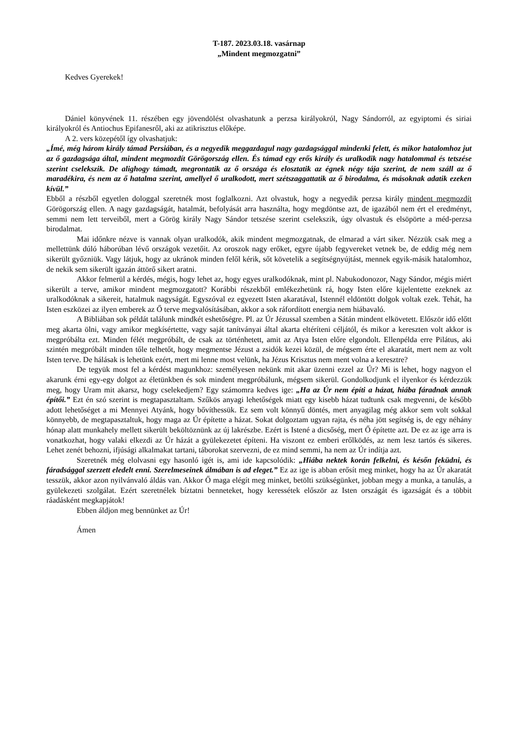T-187. 2023.03.18. vasárnap
„Mindent megmozgatni”
Kedves Gyerekek!
Dániel könyvének 11. részében egy jövendölést olvashatunk a perzsa királyokról, Nagy Sándorról, az egyiptomi és siriai királyokról és Antiochus Epifanesről, aki az atikrisztus előképe.
A 2. vers közepétől így olvashatjuk:
„Ímé, még három király támad Persiában, és a negyedik meggazdagul nagy gazdagsággal mindenki felett, és mikor hatalomhoz jut az ő gazdagsága által, mindent megmozdít Görögország ellen. És támad egy erős király és uralkodik nagy hatalommal és tetszése szerint cselekszik. De alighogy támadt, megrontatik az ő országa és elosztatik az égnek négy tája szerint, de nem száll az ő maradékira, és nem az ő hatalma szerint, amellyel ő uralkodott, mert szétszaggattatik az ő birodalma, és másoknak adatik ezeken kívül.”
Ebből a részből egyetlen dologgal szeretnék most foglalkozni. Azt olvastuk, hogy a negyedik perzsa király mindent megmozdít Görögország ellen. A nagy gazdagságát, hatalmát, befolyását arra használta, hogy megdöntse azt, de igazából nem ért el eredményt, semmi nem lett terveiből, mert a Görög király Nagy Sándor tetszése szerint cselekszik, úgy olvastuk és elsöpörte a méd-perzsa birodalmat.
Mai időnkre nézve is vannak olyan uralkodók, akik mindent megmozgatnak, de elmarad a várt siker. Nézzük csak meg a mellettünk dúló háborúban lévő országok vezetőit. Az oroszok nagy erőket, egyre újabb fegyvereket vetnek be, de eddig még nem sikerült győzniük. Vagy látjuk, hogy az ukránok minden felől kérik, sőt követelik a segítségnyújtást, mennek egyik-másik hatalomhoz, de nekik sem sikerült igazán áttörő sikert aratni.
Akkor felmerül a kérdés, mégis, hogy lehet az, hogy egyes uralkodóknak, mint pl. Nabukodonozor, Nagy Sándor, mégis miért sikerült a terve, amikor mindent megmozgatott? Korábbi részekből emlékezhetünk rá, hogy Isten előre kijelentette ezeknek az uralkodóknak a sikereit, hatalmuk nagyságát. Egyszóval ez egyezett Isten akaratával, Istennél eldöntött dolgok voltak ezek. Tehát, ha Isten eszközei az ilyen emberek az Ő terve megvalósításában, akkor a sok ráfordított energia nem hiábavaló.
A Bibliában sok példát találunk mindkét eshetőségre. Pl. az Úr Jézussal szemben a Sátán mindent elkövetett. Először idő előtt meg akarta ölni, vagy amikor megkísértette, vagy saját tanítványai által akarta eltéríteni céljától, és mikor a kereszten volt akkor is megpróbálta ezt. Minden félét megpróbált, de csak az történhetett, amit az Atya Isten előre elgondolt. Ellenpélda erre Pilátus, aki szintén megpróbált minden tőle telhetőt, hogy megmentse Jézust a zsidók kezei közül, de mégsem érte el akaratát, mert nem az volt Isten terve. De hálásak is lehetünk ezért, mert mi lenne most velünk, ha Jézus Krisztus nem ment volna a keresztre?
De tegyük most fel a kérdést magunkhoz: személyesen nekünk mit akar üzenni ezzel az Úr? Mi is lehet, hogy nagyon el akarunk érni egy-egy dolgot az életünkben és sok mindent megpróbálunk, mégsem sikerül. Gondolkodjunk el ilyenkor és kérdezzük meg, hogy Uram mit akarsz, hogy cselekedjem? Egy számomra kedves ige: „Ha az Úr nem építi a házat, hiába fáradnak annak építői.” Ezt én szó szerint is megtapasztaltam. Szűkös anyagi lehetőségek miatt egy kisebb házat tudtunk csak megvenni, de később adott lehetőséget a mi Mennyei Atyánk, hogy bővíthessük. Ez sem volt könnyű döntés, mert anyagilag még akkor sem volt sokkal könnyebb, de megtapasztaltuk, hogy maga az Úr építette a házat. Sokat dolgoztam ugyan rajta, és néha jött segítség is, de egy néhány hónap alatt munkahely mellett sikerült beköltöznünk az új lakrészbe. Ezért is Istené a dicsőség, mert Ő építette azt. De ez az ige arra is vonatkozhat, hogy valaki elkezdi az Úr házát a gyülekezetet építeni. Ha viszont ez emberi erőlködés, az nem lesz tartós és sikeres. Lehet zenét behozni, ifjúsági alkalmakat tartani, táborokat szervezni, de ez mind semmi, ha nem az Úr indítja azt.
Szeretnék még elolvasni egy hasonló igét is, ami ide kapcsolódik: „Hiába nektek korán felkelni, és későn feküdni, és fáradsággal szerzett eledelt enni. Szerelmeseinek álmában is ad eleget.” Ez az ige is abban erősít meg minket, hogy ha az Úr akaratát tesszük, akkor azon nyilvánvaló áldás van. Akkor Ő maga elégít meg minket, betölti szükségünket, jobban megy a munka, a tanulás, a gyülekezeti szolgálat. Ezért szeretnélek bíztatni benneteket, hogy keressétek először az Isten országát és igazságát és a többit ráadásként megkapjátok!
Ebben áldjon meg bennünket az Úr!
Ámen